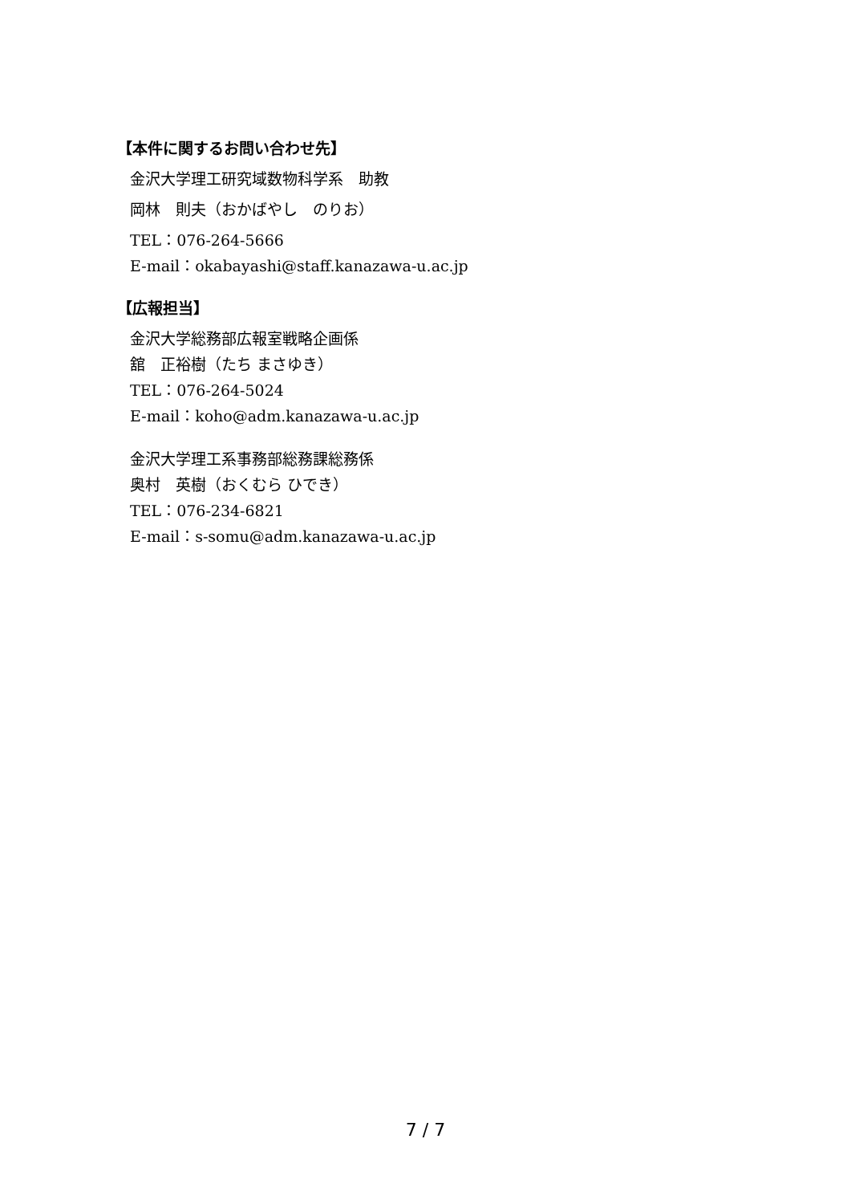【本件に関するお問い合わせ先】
金沢大学理工研究域数物科学系　助教
岡林　則夫（おかばやし　のりお）
TEL：076-264-5666
E-mail：okabayashi@staff.kanazawa-u.ac.jp
【広報担当】
金沢大学総務部広報室戦略企画係
舘　正裕樹（たち まさゆき）
TEL：076-264-5024
E-mail：koho@adm.kanazawa-u.ac.jp
金沢大学理工系事務部総務課総務係
奥村　英樹（おくむら ひでき）
TEL：076-234-6821
E-mail：s-somu@adm.kanazawa-u.ac.jp
7 / 7